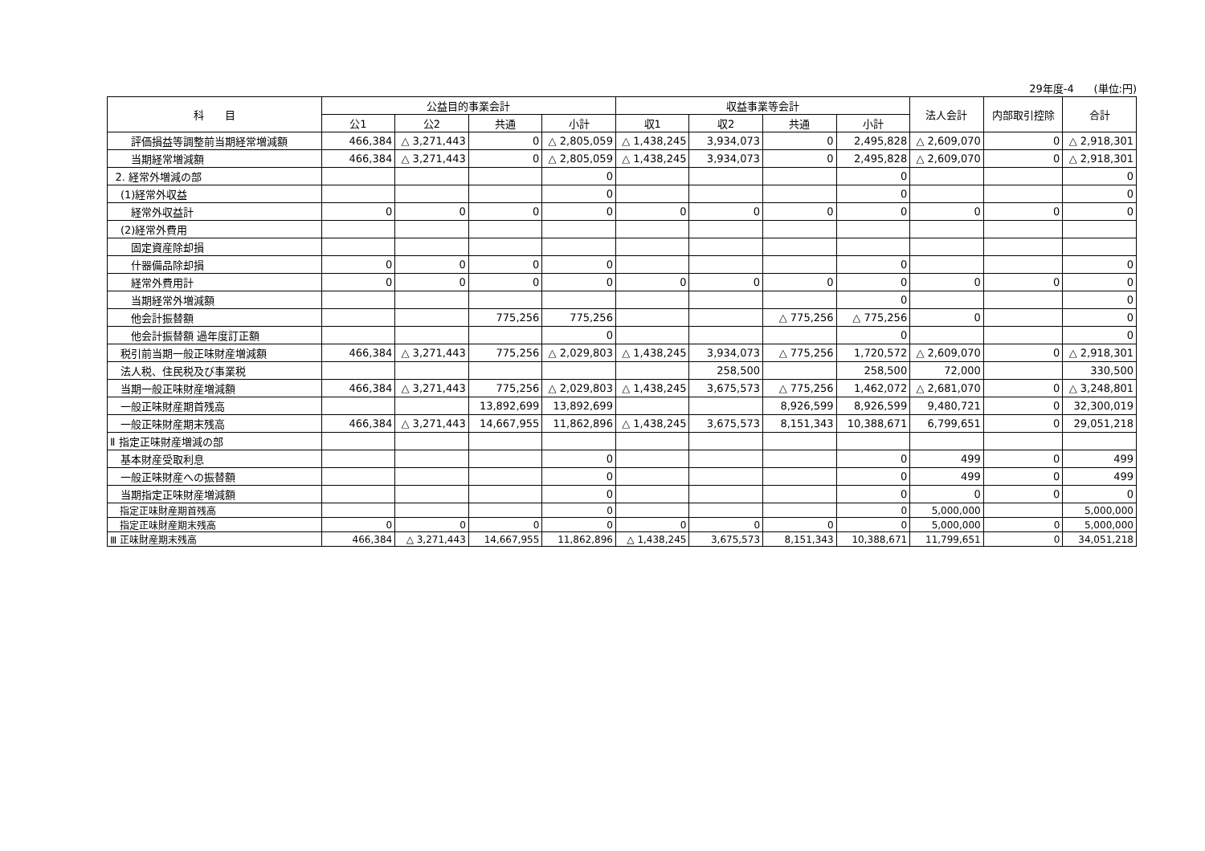29年度-4 (単位:円)
| 科 目 | 公益目的事業会計 | | | | 収益事業等会計 | | | | 法人会計 | 内部取引控除 | 合計 |
| --- | --- | --- | --- | --- | --- | --- | --- | --- | --- | --- | --- |
| | 公1 | 公2 | 共通 | 小計 | 収1 | 収2 | 共通 | 小計 | | | |
| 評価損益等調整前当期経常増減額 | 466,384 | △ 3,271,443 | 0 | △ 2,805,059 | △ 1,438,245 | 3,934,073 | 0 | 2,495,828 | △ 2,609,070 | 0 | △ 2,918,301 |
| 当期経常増減額 | 466,384 | △ 3,271,443 | 0 | △ 2,805,059 | △ 1,438,245 | 3,934,073 | 0 | 2,495,828 | △ 2,609,070 | 0 | △ 2,918,301 |
| 2. 経常外増減の部 | | | | 0 | | | | 0 | | | 0 |
| (1)経常外収益 | | | | 0 | | | | 0 | | | 0 |
| 経常外収益計 | 0 | 0 | 0 | 0 | 0 | 0 | 0 | 0 | 0 | 0 | 0 |
| (2)経常外費用 | | | | | | | | | | | |
| 固定資産除却損 | | | | | | | | | | | |
| 什器備品除却損 | 0 | 0 | 0 | 0 | | | | 0 | | | 0 |
| 経常外費用計 | 0 | 0 | 0 | 0 | 0 | 0 | 0 | 0 | 0 | 0 | 0 |
| 当期経常外増減額 | | | | | | | | 0 | | | 0 |
| 他会計振替額 | | | 775,256 | 775,256 | | | △ 775,256 | △ 775,256 | 0 | | 0 |
| 他会計振替額 過年度訂正額 | | | | 0 | | | | 0 | | | 0 |
| 税引前当期一般正味財産増減額 | 466,384 | △ 3,271,443 | 775,256 | △ 2,029,803 | △ 1,438,245 | 3,934,073 | △ 775,256 | 1,720,572 | △ 2,609,070 | 0 | △ 2,918,301 |
| 法人税、住民税及び事業税 | | | | | | 258,500 | | 258,500 | 72,000 | | 330,500 |
| 当期一般正味財産増減額 | 466,384 | △ 3,271,443 | 775,256 | △ 2,029,803 | △ 1,438,245 | 3,675,573 | △ 775,256 | 1,462,072 | △ 2,681,070 | 0 | △ 3,248,801 |
| 一般正味財産期首残高 | | | 13,892,699 | 13,892,699 | | | 8,926,599 | 8,926,599 | 9,480,721 | 0 | 32,300,019 |
| 一般正味財産期末残高 | 466,384 | △ 3,271,443 | 14,667,955 | 11,862,896 | △ 1,438,245 | 3,675,573 | 8,151,343 | 10,388,671 | 6,799,651 | 0 | 29,051,218 |
| Ⅱ 指定正味財産増減の部 | | | | | | | | | | | |
| 基本財産受取利息 | | | | 0 | | | | 0 | 499 | 0 | 499 |
| 一般正味財産への振替額 | | | | 0 | | | | 0 | 499 | 0 | 499 |
| 当期指定正味財産増減額 | | | | 0 | | | | 0 | 0 | 0 | 0 |
| 指定正味財産期首残高 | | | | 0 | | | | 0 | 5,000,000 | | 5,000,000 |
| 指定正味財産期末残高 | 0 | 0 | 0 | 0 | 0 | 0 | 0 | 0 | 5,000,000 | 0 | 5,000,000 |
| Ⅲ 正味財産期末残高 | 466,384 | △ 3,271,443 | 14,667,955 | 11,862,896 | △ 1,438,245 | 3,675,573 | 8,151,343 | 10,388,671 | 11,799,651 | 0 | 34,051,218 |